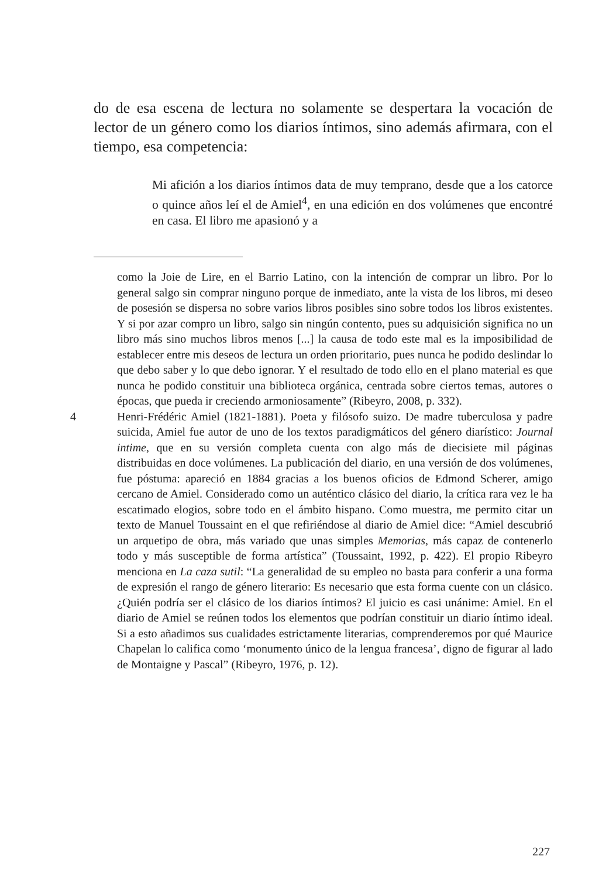do de esa escena de lectura no solamente se despertara la vocación de lector de un género como los diarios íntimos, sino además afirmara, con el tiempo, esa competencia:
Mi afición a los diarios íntimos data de muy temprano, desde que a los catorce o quince años leí el de Amiel<sup>4</sup>, en una edición en dos volúmenes que encontré en casa. El libro me apasionó y a
como la Joie de Lire, en el Barrio Latino, con la intención de comprar un libro. Por lo general salgo sin comprar ninguno porque de inmediato, ante la vista de los libros, mi deseo de posesión se dispersa no sobre varios libros posibles sino sobre todos los libros existentes. Y si por azar compro un libro, salgo sin ningún contento, pues su adquisición significa no un libro más sino muchos libros menos [...] la causa de todo este mal es la imposibilidad de establecer entre mis deseos de lectura un orden prioritario, pues nunca he podido deslindar lo que debo saber y lo que debo ignorar. Y el resultado de todo ello en el plano material es que nunca he podido constituir una biblioteca orgánica, centrada sobre ciertos temas, autores o épocas, que pueda ir creciendo armoniosamente” (Ribeyro, 2008, p. 332).
4 Henri-Frédéric Amiel (1821-1881). Poeta y filósofo suizo. De madre tuberculosa y padre suicida, Amiel fue autor de uno de los textos paradigmáticos del género diarístico: Journal intime, que en su versión completa cuenta con algo más de diecisiete mil páginas distribuidas en doce volúmenes. La publicación del diario, en una versión de dos volúmenes, fue póstuma: apareció en 1884 gracias a los buenos oficios de Edmond Scherer, amigo cercano de Amiel. Considerado como un auténtico clásico del diario, la crítica rara vez le ha escatimado elogios, sobre todo en el ámbito hispano. Como muestra, me permito citar un texto de Manuel Toussaint en el que refiriéndose al diario de Amiel dice: “Amiel descubrió un arquetipo de obra, más variado que unas simples Memorias, más capaz de contenerlo todo y más susceptible de forma artística” (Toussaint, 1992, p. 422). El propio Ribeyro menciona en La caza sutil: “La generalidad de su empleo no basta para conferir a una forma de expresión el rango de género literario: Es necesario que esta forma cuente con un clásico. ¿Quién podría ser el clásico de los diarios íntimos? El juicio es casi unánime: Amiel. En el diario de Amiel se reúnen todos los elementos que podrían constituir un diario íntimo ideal. Si a esto añadimos sus cualidades estrictamente literarias, comprenderemos por qué Maurice Chapelan lo califica como ‘monumento único de la lengua francesa’, digno de figurar al lado de Montaigne y Pascal” (Ribeyro, 1976, p. 12).
227